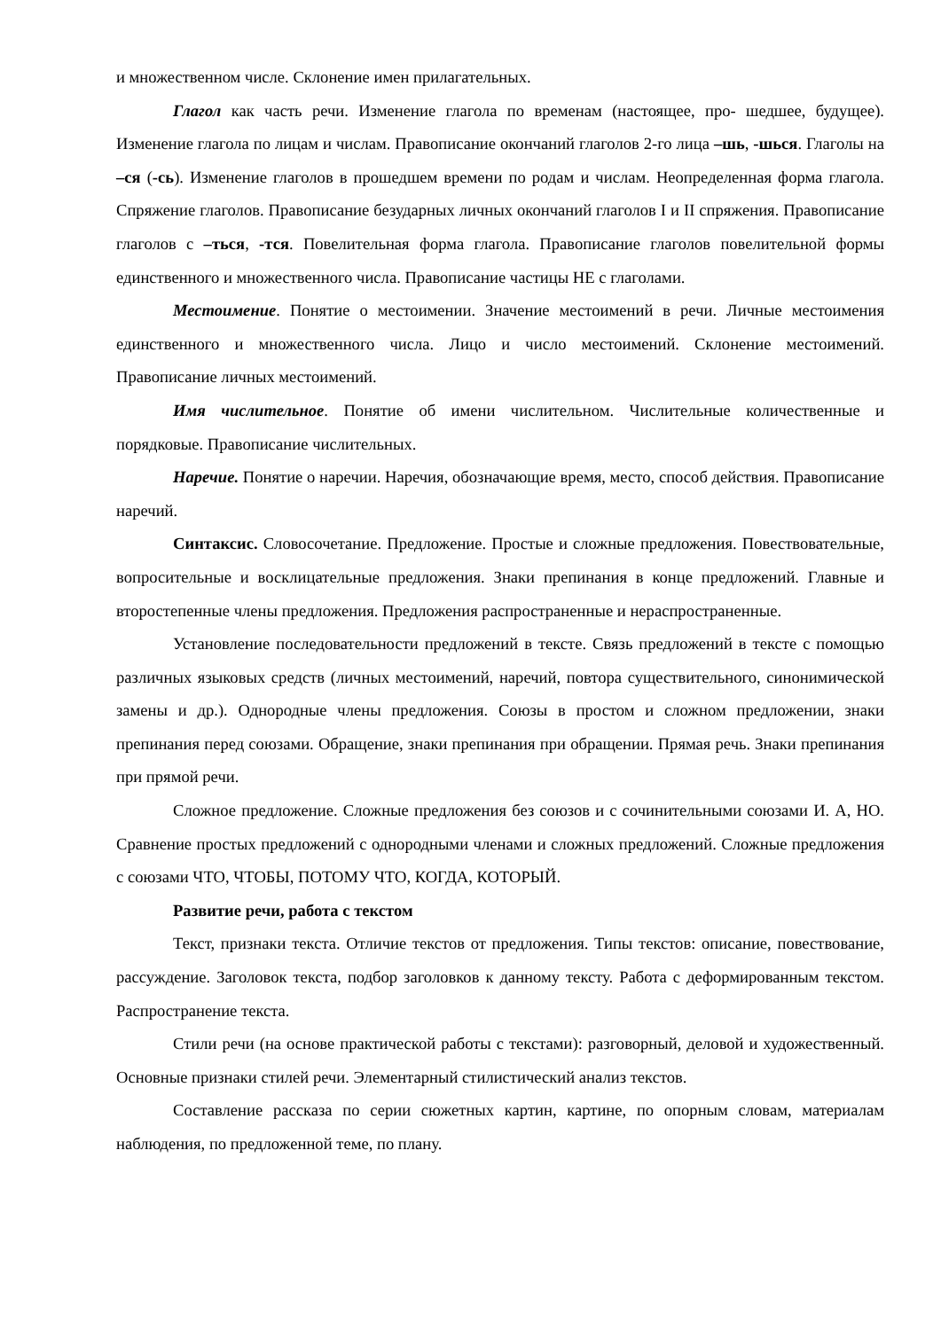и множественном числе. Склонение имен прилагательных.
Глагол как часть речи. Изменение глагола по временам (настоящее, про- шедшее, будущее). Изменение глагола по лицам и числам. Правописание окончаний глаголов 2-го лица –шь, -шься. Глаголы на –ся (-сь). Изменение глаголов в прошедшем времени по родам и числам. Неопределенная форма глагола. Спряжение глаголов. Правописание безударных личных окончаний глаголов I и II спряжения. Правописание глаголов с –ться, -тся. Повелительная форма глагола. Правописание глаголов повелительной формы единственного и множественного числа. Правописание частицы НЕ с глаголами.
Местоимение. Понятие о местоимении. Значение местоимений в речи. Личные местоимения единственного и множественного числа. Лицо и число местоимений. Склонение местоимений. Правописание личных местоимений.
Имя числительное. Понятие об имени числительном. Числительные количественные и порядковые. Правописание числительных.
Наречие. Понятие о наречии. Наречия, обозначающие время, место, способ действия. Правописание наречий.
Синтаксис. Словосочетание. Предложение. Простые и сложные предложения. Повествовательные, вопросительные и восклицательные предложения. Знаки препинания в конце предложений. Главные и второстепенные члены предложения. Предложения распространенные и нераспространенные.
Установление последовательности предложений в тексте. Связь предложений в тексте с помощью различных языковых средств (личных местоимений, наречий, повтора существительного, синонимической замены и др.). Однородные члены предложения. Союзы в простом и сложном предложении, знаки препинания перед союзами. Обращение, знаки препинания при обращении. Прямая речь. Знаки препинания при прямой речи.
Сложное предложение. Сложные предложения без союзов и с сочинительными союзами И. А, НО. Сравнение простых предложений с однородными членами и сложных предложений. Сложные предложения с союзами ЧТО, ЧТОБЫ, ПОТОМУ ЧТО, КОГДА, КОТОРЫЙ.
Развитие речи, работа с текстом
Текст, признаки текста. Отличие текстов от предложения. Типы текстов: описание, повествование, рассуждение. Заголовок текста, подбор заголовков к данному тексту. Работа с деформированным текстом. Распространение текста.
Стили речи (на основе практической работы с текстами): разговорный, деловой и художественный. Основные признаки стилей речи. Элементарный стилистический анализ текстов.
Составление рассказа по серии сюжетных картин, картине, по опорным словам, материалам наблюдения, по предложенной теме, по плану.